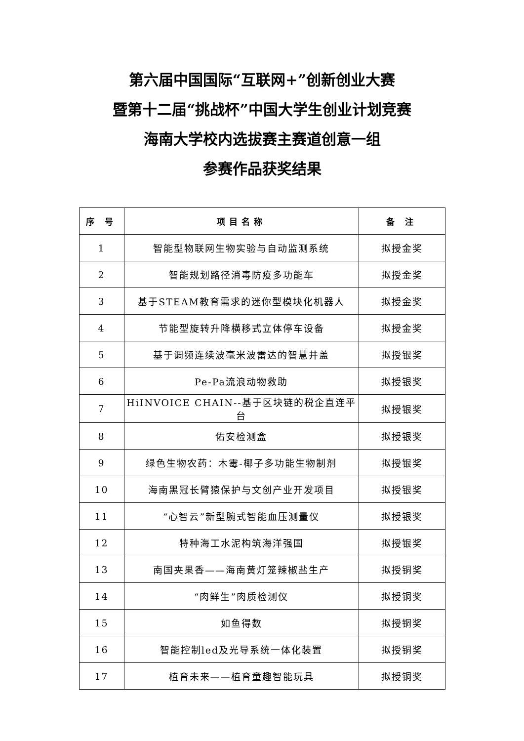第六届中国国际“互联网+”创新创业大赛
暨第十二届“挑战杯”中国大学生创业计划竞赛
海南大学校内选拔赛主赛道创意一组
参赛作品获奖结果
| 序 号 | 项目名称 | 备 注 |
| --- | --- | --- |
| 1 | 智能型物联网生物实验与自动监测系统 | 拟授金奖 |
| 2 | 智能规划路径消毒防疫多功能车 | 拟授金奖 |
| 3 | 基于STEAM教育需求的迷你型模块化机器人 | 拟授金奖 |
| 4 | 节能型旋转升降横移式立体停车设备 | 拟授金奖 |
| 5 | 基于调频连续波毫米波雷达的智慧井盖 | 拟授银奖 |
| 6 | Pe-Pa流浪动物救助 | 拟授银奖 |
| 7 | HiINVOICE CHAIN--基于区块链的税企直连平台 | 拟授银奖 |
| 8 | 佑安检测盒 | 拟授银奖 |
| 9 | 绿色生物农药：木霉-椰子多功能生物制剂 | 拟授银奖 |
| 10 | 海南黑冠长臂猿保护与文创产业开发项目 | 拟授银奖 |
| 11 | “心智云”新型腕式智能血压测量仪 | 拟授银奖 |
| 12 | 特种海工水泥构筑海洋强国 | 拟授银奖 |
| 13 | 南国夹果香——海南黄灯笼辣椒盐生产 | 拟授铜奖 |
| 14 | “肉鲜生”肉质检测仪 | 拟授铜奖 |
| 15 | 如鱼得数 | 拟授铜奖 |
| 16 | 智能控制led及光导系统一体化装置 | 拟授铜奖 |
| 17 | 植育未来——植育童趣智能玩具 | 拟授铜奖 |